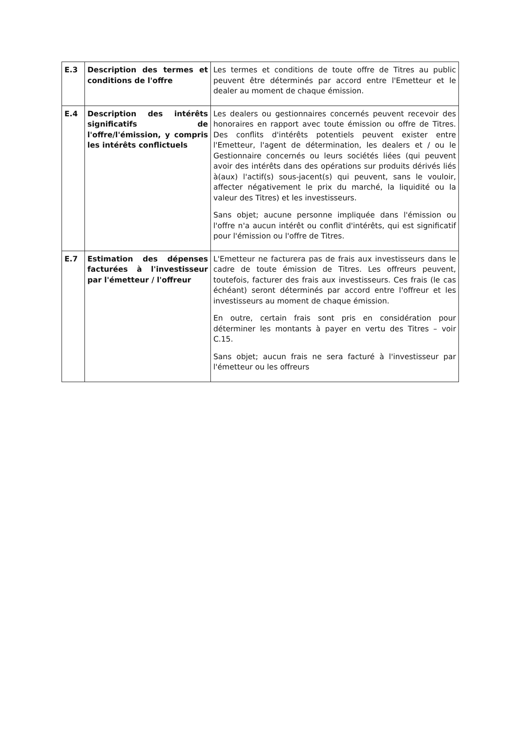| E.3 | Description des termes et conditions de l'offre | Les termes et conditions de toute offre de Titres au public peuvent être déterminés par accord entre l'Emetteur et le dealer au moment de chaque émission. |
| E.4 | Description des intérêts significatifs de l'offre/l'émission, y compris les intérêts conflictuels | Les dealers ou gestionnaires concernés peuvent recevoir des honoraires en rapport avec toute émission ou offre de Titres. Des conflits d'intérêts potentiels peuvent exister entre l'Emetteur, l'agent de détermination, les dealers et / ou le Gestionnaire concernés ou leurs sociétés liées (qui peuvent avoir des intérêts dans des opérations sur produits dérivés liés à(aux) l'actif(s) sous-jacent(s) qui peuvent, sans le vouloir, affecter négativement le prix du marché, la liquidité ou la valeur des Titres) et les investisseurs. Sans objet; aucune personne impliquée dans l'émission ou l'offre n'a aucun intérêt ou conflit d'intérêts, qui est significatif pour l'émission ou l'offre de Titres. |
| E.7 | Estimation des dépenses facturées à l'investisseur par l'émetteur / l'offreur | L'Emetteur ne facturera pas de frais aux investisseurs dans le cadre de toute émission de Titres. Les offreurs peuvent, toutefois, facturer des frais aux investisseurs. Ces frais (le cas échéant) seront déterminés par accord entre l'offreur et les investisseurs au moment de chaque émission. En outre, certain frais sont pris en considération pour déterminer les montants à payer en vertu des Titres – voir C.15. Sans objet; aucun frais ne sera facturé à l'investisseur par l'émetteur ou les offreurs |